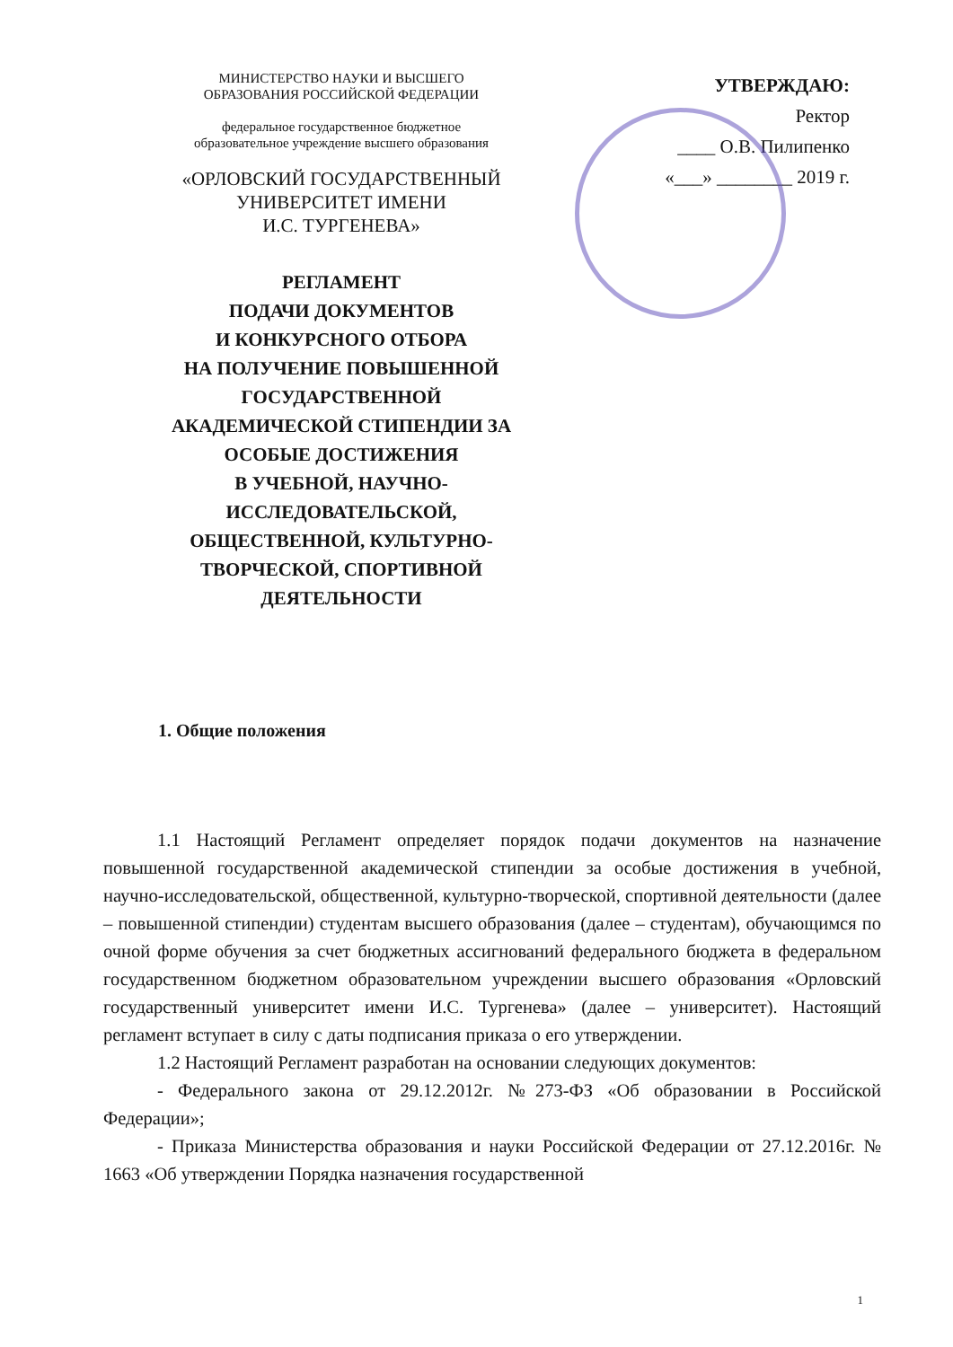МИНИСТЕРСТВО НАУКИ И ВЫСШЕГО
ОБРАЗОВАНИЯ РОССИЙСКОЙ ФЕДЕРАЦИИ
федеральное государственное бюджетное
образовательное учреждение высшего образования
«ОРЛОВСКИЙ ГОСУДАРСТВЕННЫЙ
УНИВЕРСИТЕТ ИМЕНИ
И.С. ТУРГЕНЕВА»
РЕГЛАМЕНТ
ПОДАЧИ ДОКУМЕНТОВ
И КОНКУРСНОГО ОТБОРА
НА ПОЛУЧЕНИЕ ПОВЫШЕННОЙ
ГОСУДАРСТВЕННОЙ
АКАДЕМИЧЕСКОЙ СТИПЕНДИИ ЗА
ОСОБЫЕ ДОСТИЖЕНИЯ
В УЧЕБНОЙ, НАУЧНО-
ИССЛЕДОВАТЕЛЬСКОЙ,
ОБЩЕСТВЕННОЙ, КУЛЬТУРНО-
ТВОРЧЕСКОЙ, СПОРТИВНОЙ
ДЕЯТЕЛЬНОСТИ
УТВЕРЖДАЮ:
Ректор
____ О.В. Пилипенко
«___» ________ 2019 г.
1. Общие положения
1.1 Настоящий Регламент определяет порядок подачи документов на назначение повышенной государственной академической стипендии за особые достижения в учебной, научно-исследовательской, общественной, культурно-творческой, спортивной деятельности (далее – повышенной стипендии) студентам высшего образования (далее – студентам), обучающимся по очной форме обучения за счет бюджетных ассигнований федерального бюджета в федеральном государственном бюджетном образовательном учреждении высшего образования «Орловский государственный университет имени И.С. Тургенева» (далее – университет). Настоящий регламент вступает в силу с даты подписания приказа о его утверждении.
1.2 Настоящий Регламент разработан на основании следующих документов:
- Федерального закона от 29.12.2012г. №273-ФЗ «Об образовании в Российской Федерации»;
- Приказа Министерства образования и науки Российской Федерации от 27.12.2016г. № 1663 «Об утверждении Порядка назначения государственной
1